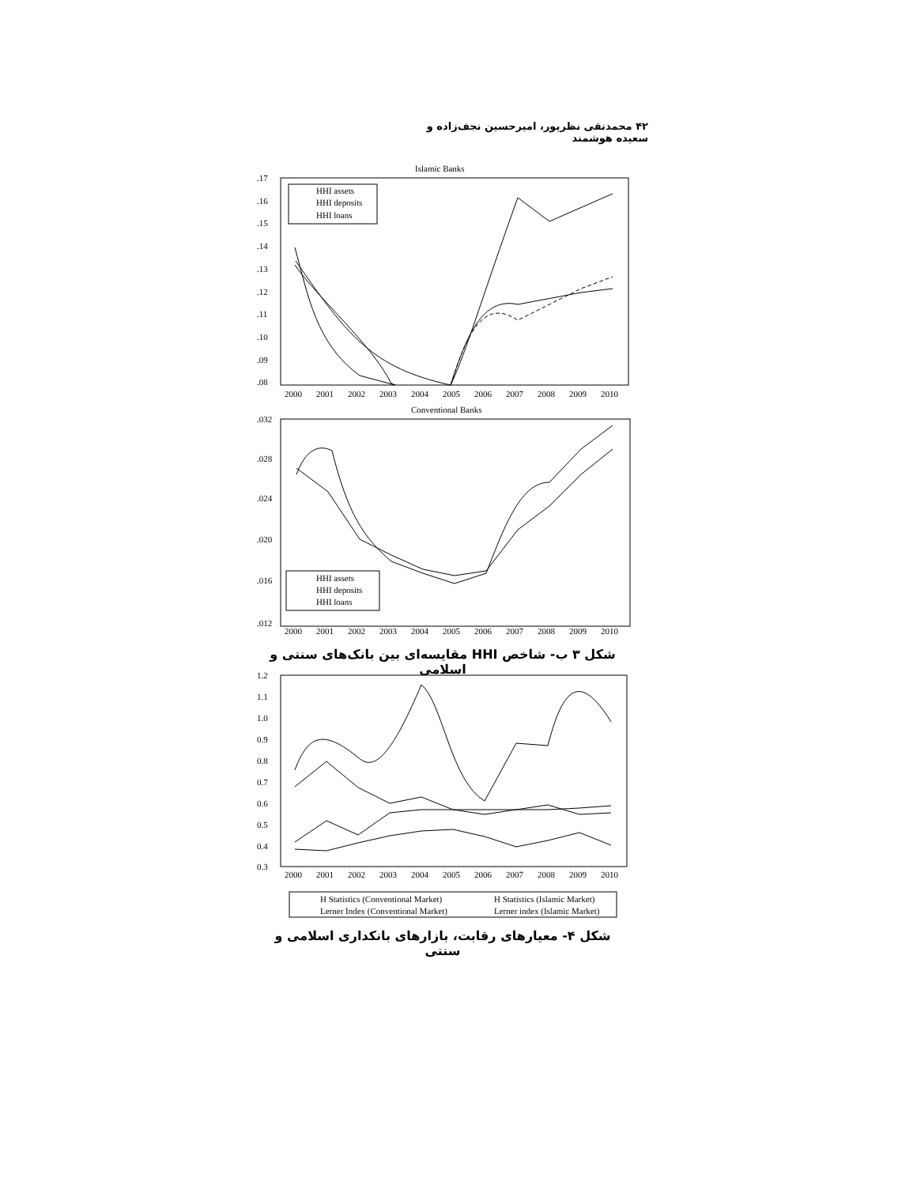۴۲ محمدنقی نظرپور، امیرحسین نجف‌زاده و سعیده هوشمند
Islamic Banks
.17
.16
.15
.14
.13
.12
.11
.10
.09
.08
HHI assets
HHI deposits
HHI loans
2000
2001
2002
2003
2004
2005
2006
2007
2008
2009
2010
Conventional Banks
.032
.028
.024
.020
.016
.012
HHI assets
HHI deposits
HHI loans
2000
2001
2002
2003
2004
2005
2006
2007
2008
2009
2010
شکل ۳ ب- شاخص HHI مقایسه‌ای بین بانک‌های سنتی و اسلامی
1.2
1.1
1.0
0.9
0.8
0.7
0.6
0.5
0.4
0.3
2000
2001
2002
2003
2004
2005
2006
2007
2008
2009
2010
H Statistics (Conventional Market)
H Statistics (Islamic Market)
Lerner Index (Conventional Market)
Lerner index (Islamic Market)
شکل ۴- معیارهای رقابت، بازارهای بانکداری اسلامی و سنتی